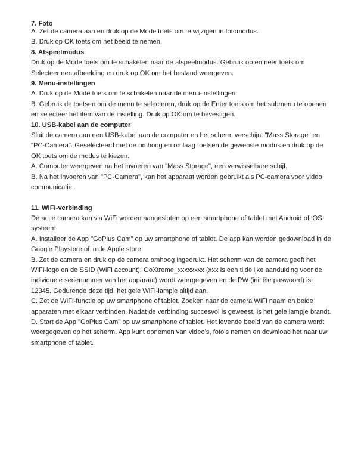7. Foto
A. Zet de camera aan en druk op de Mode toets om te wijzigen in fotomodus.
B. Druk op OK toets om het beeld te nemen.
8. Afspeelmodus
Druk op de Mode toets om te schakelen naar de afspeelmodus. Gebruik op en neer toets om Selecteer een afbeelding en druk op OK om het bestand weergeven.
9. Menu-instellingen
A. Druk op de Mode toets om te schakelen naar de menu-instellingen.
B. Gebruik de toetsen om de menu te selecteren, druk op de Enter toets om het submenu te openen en selecteer het item van de instelling. Druk op OK om te bevestigen.
10. USB-kabel aan de computer
Sluit de camera aan een USB-kabel aan de computer en het scherm verschijnt "Mass Storage" en "PC-Camera". Geselecteerd met de omhoog en omlaag toetsen de gewenste modus en druk op de OK toets om de modus te kiezen.
A. Computer weergeven na het invoeren van "Mass Storage", een verwisselbare schijf.
B. Na het invoeren van "PC-Camera", kan het apparaat worden gebruikt als PC-camera voor video communicatie.
11. WIFI-verbinding
De actie camera kan via WiFi worden aangesloten op een smartphone of tablet met Android of iOS systeem.
A. Installeer de App "GoPlus Cam" op uw smartphone of tablet. De app kan worden gedownload in de Google Playstore of in de Apple store.
B. Zet de camera en druk op de camera omhoog ingedrukt. Het scherm van de camera geeft het WiFi-logo en de SSID (WiFi account): GoXtreme_xxxxxxxx (xxx is een tijdelijke aanduiding voor de individuele serienummer van het apparaat) wordt weergegeven en de PW (initiële paswoord) is: 12345. Gedurende deze tijd, het gele WiFi-lampje altijd aan.
C. Zet de WiFi-functie op uw smartphone of tablet. Zoeken naar de camera WiFi naam en beide apparaten met elkaar verbinden. Nadat de verbinding succesvol is geweest, is het gele lampje brandt.
D. Start de App "GoPlus Cam" op uw smartphone of tablet. Het levende beeld van de camera wordt weergegeven op het scherm. App kunt opnemen van video's, foto's nemen en download het naar uw smartphone of tablet.